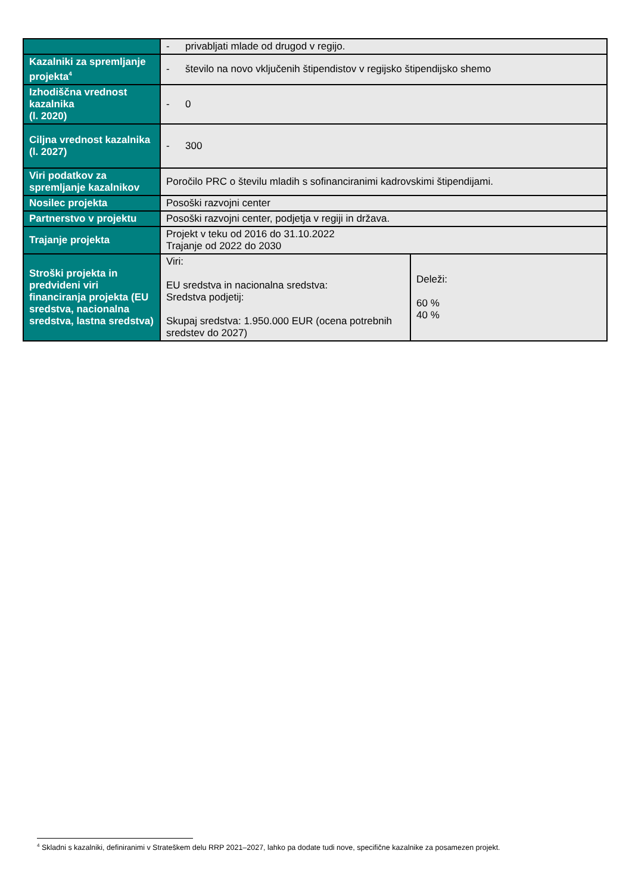| | - privabljati mlade od drugod v regijo. | |
| Kazalniki za spremljanje projekta<sup>4</sup> | - število na novo vključenih štipendistov v regijsko štipendijsko shemo | |
| Izhodiščna vrednost kazalnika (l. 2020) | - 0 | |
| Ciljna vrednost kazalnika (l. 2027) | - 300 | |
| Viri podatkov za spremljanje kazalnikov | Poročilo PRC o številu mladih s sofinanciranimi kadrovskimi štipendijami. | |
| Nosilec projekta | Posoški razvojni center | |
| Partnerstvo v projektu | Posoški razvojni center, podjetja v regiji in država. | |
| Trajanje projekta | Projekt v teku od 2016 do 31.10.2022 Trajanje od 2022 do 2030 | |
| Stroški projekta in predvideni viri financiranja projekta (EU sredstva, nacionalna sredstva, lastna sredstva) | Viri: EU sredstva in nacionalna sredstva: Sredstva podjetij: Skupaj sredstva: 1.950.000 EUR (ocena potrebnih sredstev do 2027) | Deleži: 60 % 40 % |
<sup>4</sup> Skladni s kazalniki, definiranimi v Strateškem delu RRP 2021–2027, lahko pa dodate tudi nove, specifične kazalnike za posamezen projekt.